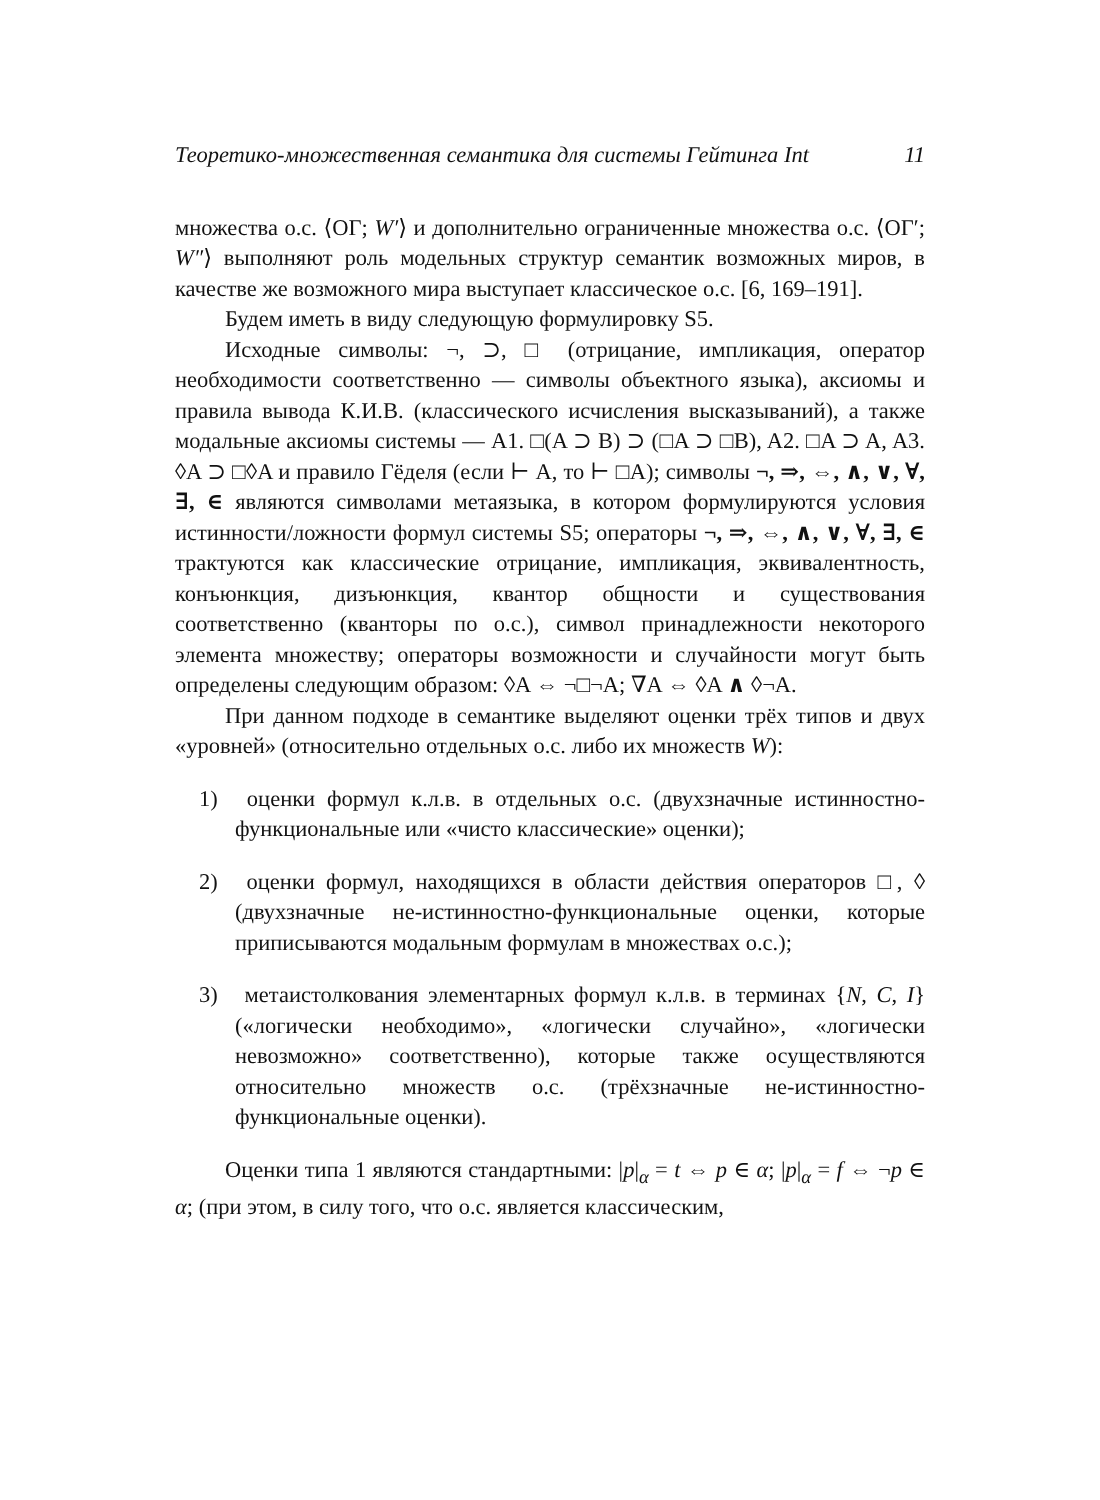Теоретико-множественная семантика для системы Гейтинга Int 11
множества о.с. ⟨ОΓ; W′⟩ и дополнительно ограниченные множества о.с. ⟨ОΓ′; W″⟩ выполняют роль модельных структур семантик возможных миров, в качестве же возможного мира выступает классическое о.с. [6, 169–191].
Будем иметь в виду следующую формулировку S5.
Исходные символы: ¬, ⊃, □ (отрицание, импликация, оператор необходимости соответственно — символы объектного языка), аксиомы и правила вывода К.И.В. (классического исчисления высказываний), а также модальные аксиомы системы — A1. □(A ⊃ B) ⊃ (□A ⊃ □B), A2. □A ⊃ A, A3. ◊A ⊃ □◊A и правило Гёделя (если ⊢ A, то ⊢ □A); символы ¬, ⇒, ⇔, ∧, ∨, ∀, ∃, ∈ являются символами метаязыка, в котором формулируются условия истинности/ложности формул системы S5; операторы ¬, ⇒, ⇔, ∧, ∨, ∀, ∃, ∈ трактуются как классические отрицание, импликация, эквивалентность, конъюнкция, дизъюнкция, квантор общности и существования соответственно (кванторы по о.с.), символ принадлежности некоторого элемента множеству; операторы возможности и случайности могут быть определены следующим образом: ◊A ⇔ ¬□¬A; ∇A ⇔ ◊A ∧ ◊¬A.
При данном подходе в семантике выделяют оценки трёх типов и двух «уровней» (относительно отдельных о.с. либо их множеств W):
1) оценки формул к.л.в. в отдельных о.с. (двухзначные истинностно-функциональные или «чисто классические» оценки);
2) оценки формул, находящихся в области действия операторов □, ◊ (двухзначные не-истинностно-функциональные оценки, которые приписываются модальным формулам в множествах о.с.);
3) метаистолкования элементарных формул к.л.в. в терминах {N, C, I} («логически необходимо», «логически случайно», «логически невозможно» соответственно), которые также осуществляются относительно множеств о.с. (трёхзначные не-истинностно-функциональные оценки).
Оценки типа 1 являются стандартными: |p|<sub>α</sub> = t ⇔ p ∈ α; |p|<sub>α</sub> = f ⇔ ¬p ∈ α; (при этом, в силу того, что о.с. является классическим,